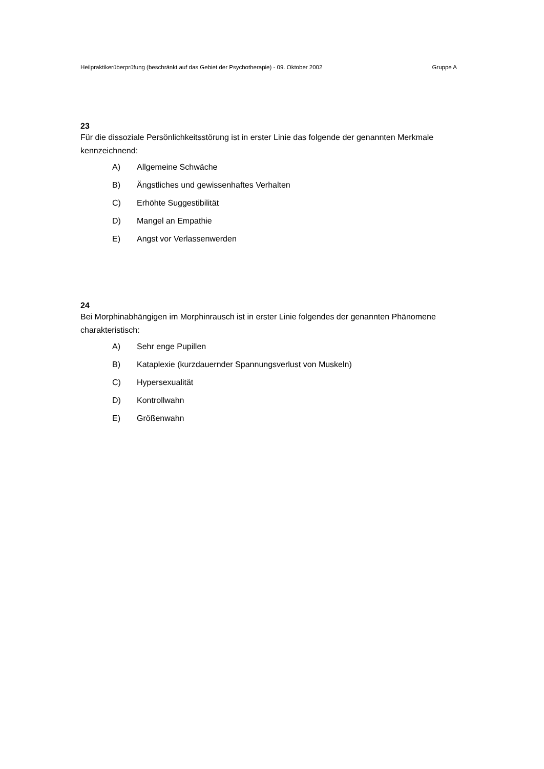Heilpraktikerüberprüfung (beschränkt auf das Gebiet der Psychotherapie) - 09. Oktober 2002 Gruppe A
23
Für die dissoziale Persönlichkeitsstörung ist in erster Linie das folgende der genannten Merkmale kennzeichnend:
A) Allgemeine Schwäche
B) Ängstliches und gewissenhaftes Verhalten
C) Erhöhte Suggestibilität
D) Mangel an Empathie
E) Angst vor Verlassenwerden
24
Bei Morphinabhängigen im Morphinrausch ist in erster Linie folgendes der genannten Phänomene charakteristisch:
A) Sehr enge Pupillen
B) Kataplexie (kurzdauernder Spannungsverlust von Muskeln)
C) Hypersexualität
D) Kontrollwahn
E) Größenwahn